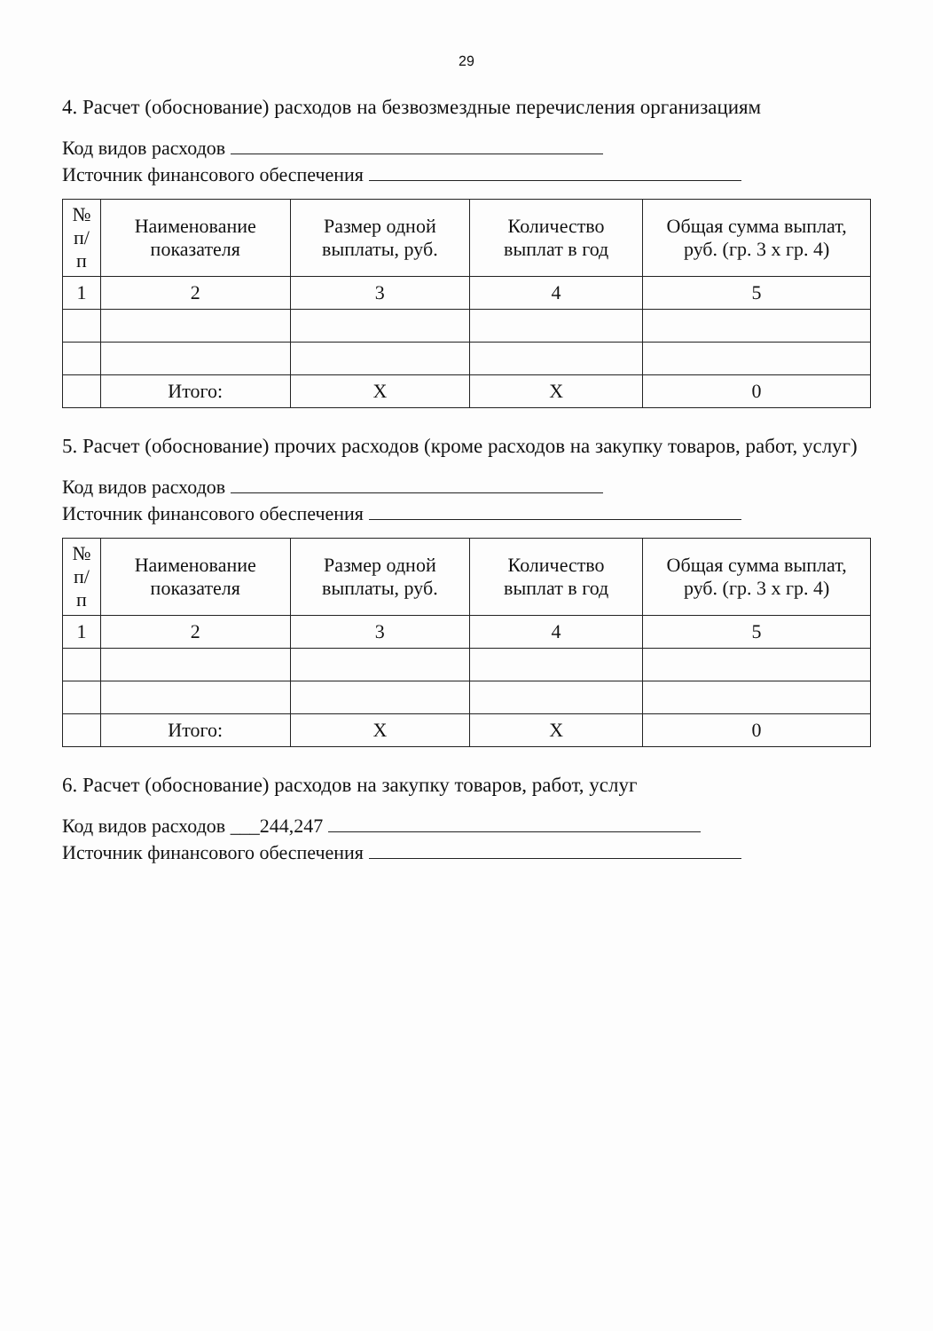29
4. Расчет (обоснование) расходов на безвозмездные перечисления организациям
Код видов расходов
Источник финансового обеспечения
| № п/п | Наименование показателя | Размер одной выплаты, руб. | Количество выплат в год | Общая сумма выплат, руб. (гр. 3 х гр. 4) |
| --- | --- | --- | --- | --- |
| 1 | 2 | 3 | 4 | 5 |
| | Итого: | Х | Х | 0 |
5. Расчет (обоснование) прочих расходов (кроме расходов на закупку товаров, работ, услуг)
Код видов расходов
Источник финансового обеспечения
| № п/п | Наименование показателя | Размер одной выплаты, руб. | Количество выплат в год | Общая сумма выплат, руб. (гр. 3 х гр. 4) |
| --- | --- | --- | --- | --- |
| 1 | 2 | 3 | 4 | 5 |
| | Итого: | Х | Х | 0 |
6. Расчет (обоснование) расходов на закупку товаров, работ, услуг
Код видов расходов ___244,247
Источник финансового обеспечения